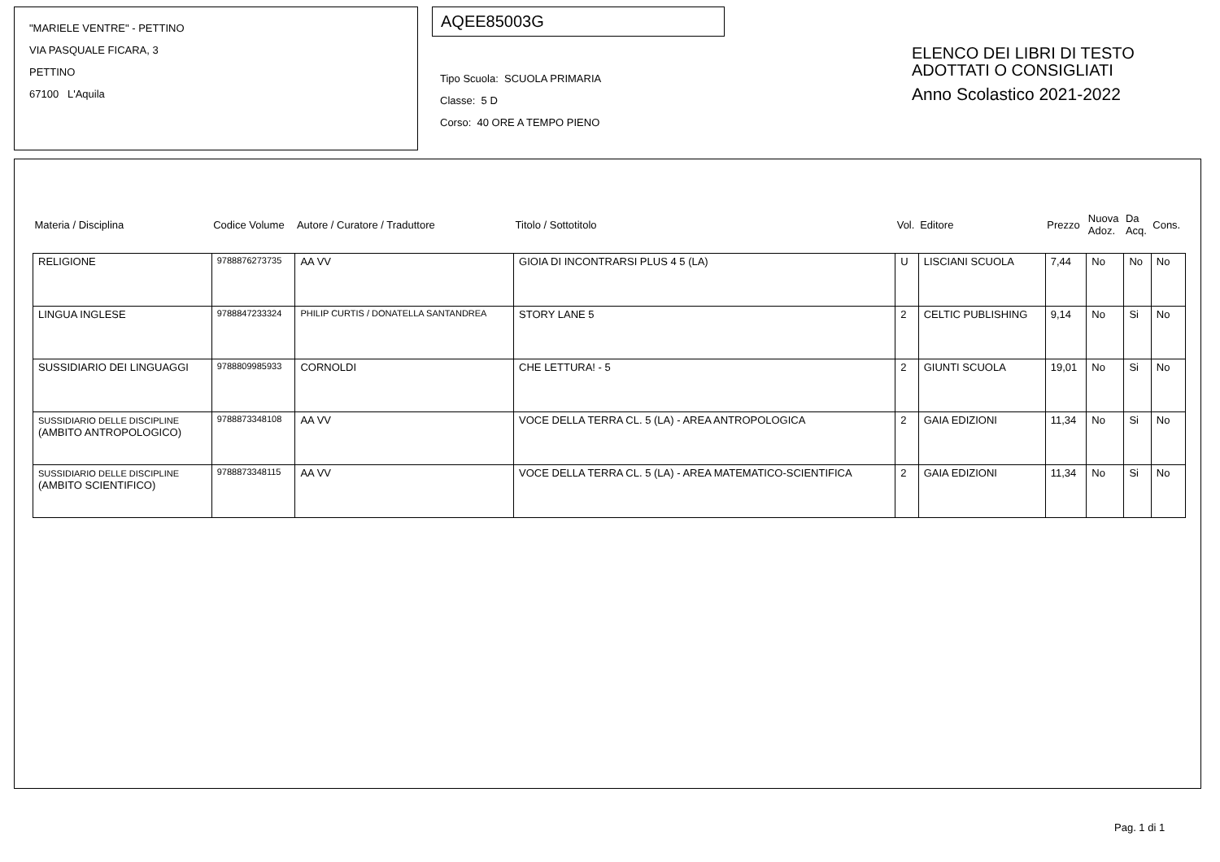"MARIELE VENTRE" - PETTINO
VIA PASQUALE FICARA, 3
PETTINO
67100 L'Aquila
AQEE85003G
Tipo Scuola: SCUOLA PRIMARIA
Classe: 5 D
Corso: 40 ORE A TEMPO PIENO
ELENCO DEI LIBRI DI TESTO
ADOTTATI O CONSIGLIATI
Anno Scolastico 2021-2022
| Materia / Disciplina | Codice Volume | Autore / Curatore / Traduttore | Titolo / Sottotitolo | Vol. | Editore | Prezzo | Nuova Adoz. | Da Acq. | Cons. |
| --- | --- | --- | --- | --- | --- | --- | --- | --- | --- |
| RELIGIONE | 9788876273735 | AA VV | GIOIA DI INCONTRARSI PLUS 4 5 (LA) | U | LISCIANI SCUOLA | 7,44 | No | No | No |
| LINGUA INGLESE | 9788847233324 | PHILIP CURTIS / DONATELLA SANTANDREA | STORY LANE 5 | 2 | CELTIC PUBLISHING | 9,14 | No | Si | No |
| SUSSIDIARIO DEI LINGUAGGI | 9788809985933 | CORNOLDI | CHE LETTURA! - 5 | 2 | GIUNTI SCUOLA | 19,01 | No | Si | No |
| SUSSIDIARIO DELLE DISCIPLINE (AMBITO ANTROPOLOGICO) | 9788873348108 | AA VV | VOCE DELLA TERRA CL. 5 (LA) - AREA ANTROPOLOGICA | 2 | GAIA EDIZIONI | 11,34 | No | Si | No |
| SUSSIDIARIO DELLE DISCIPLINE (AMBITO SCIENTIFICO) | 9788873348115 | AA VV | VOCE DELLA TERRA CL. 5 (LA) - AREA MATEMATICO-SCIENTIFICA | 2 | GAIA EDIZIONI | 11,34 | No | Si | No |
Pag. 1 di 1